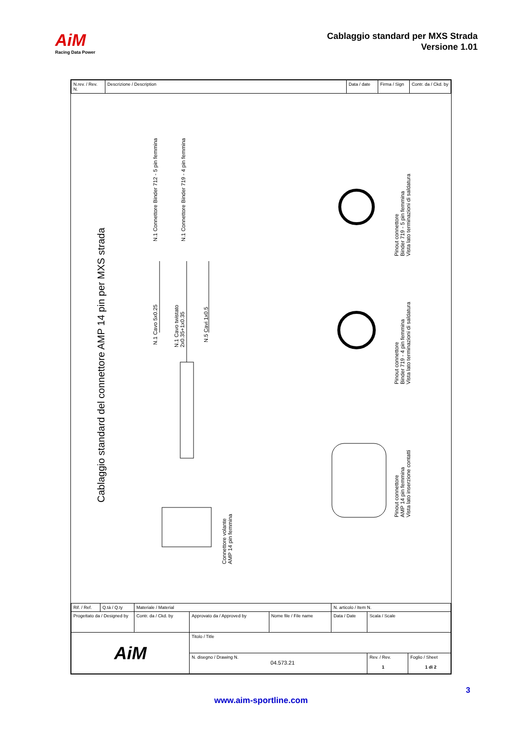AiM
Racing Data Power
Cablaggio standard per MXS Strada
Versione 1.01
| N.rev. / Rev. N. | Descrizione / Description | Data / date | Firma / Sign | Contr. da / Ckd. by |
Cablaggio standard del connettore AMP 14 pin per MXS strada
N.1 Connettore Binder 712 - 5 pin femmina N.1 Connettore Binder 719 - 4 pin femmina
N.1 Cavo 5x0.25
N.1 Cavo twistato
2x0.35+1x0.35
N.5 Cavi 1x0.5
Connettore volante
AMP 14 pin femmina
Pinout connettore
Binder 719 - 5 pin femmina
Vista lato terminazioni di saldatura
Pinout connettore
Binder 719 - 4 pin femmina
Vista lato terminazioni di saldatura
Pinout connettore
AMP 14 pin femmina
Vista lato inserzione contatti
| Rif. / Ref. | Q.tà / Q.ty | Materiale / Material | | | N. articolo / Item N. | | |
| Progettato da / Designed by | | Contr. da / Ckd. by | Approvato da / Approved by | Nome file / File name | Data / Date | Scala / Scale | |
| AiM | | | Titolo / Title | | | | |
| | | | N. disegno / Drawing N. 04.573.21 | | | Rev. / Rev. 1 | Foglio / Sheet 1 di 2 |
3
www.aim-sportline.com